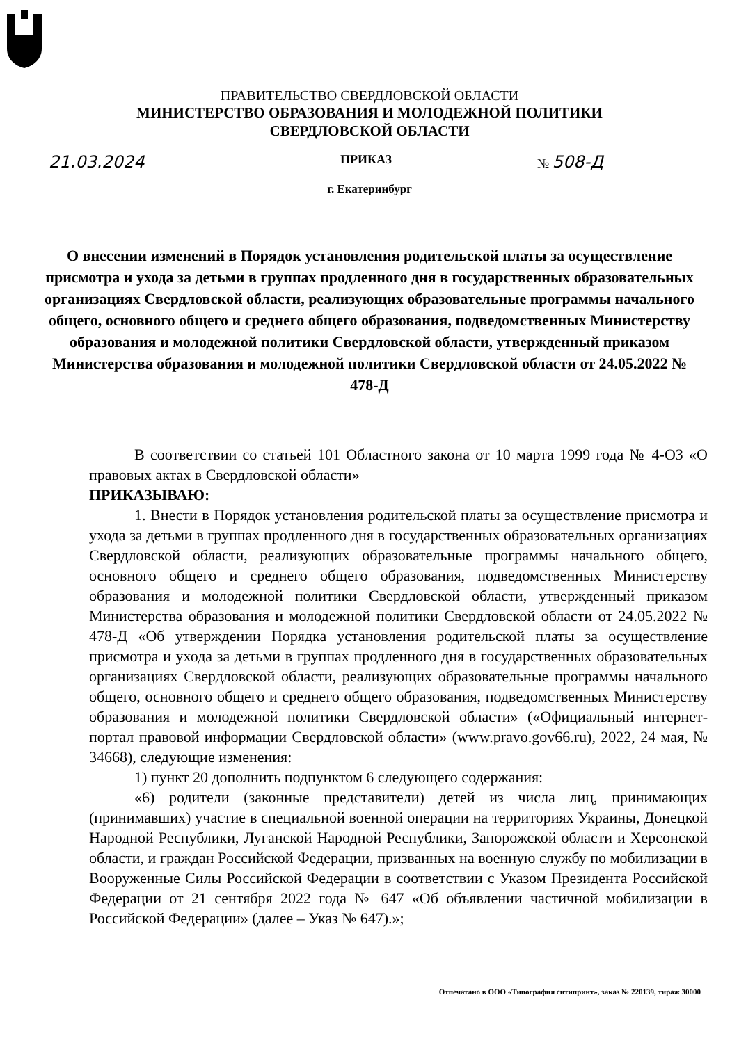ПРАВИТЕЛЬСТВО СВЕРДЛОВСКОЙ ОБЛАСТИ
МИНИСТЕРСТВО ОБРАЗОВАНИЯ И МОЛОДЕЖНОЙ ПОЛИТИКИ
СВЕРДЛОВСКОЙ ОБЛАСТИ
21.03.2024 ПРИКАЗ № 508-Д
г. Екатеринбург
О внесении изменений в Порядок установления родительской платы за осуществление присмотра и ухода за детьми в группах продленного дня в государственных образовательных организациях Свердловской области, реализующих образовательные программы начального общего, основного общего и среднего общего образования, подведомственных Министерству образования и молодежной политики Свердловской области, утвержденный приказом Министерства образования и молодежной политики Свердловской области от 24.05.2022 № 478-Д
В соответствии со статьей 101 Областного закона от 10 марта 1999 года № 4-ОЗ «О правовых актах в Свердловской области»
ПРИКАЗЫВАЮ:
1. Внести в Порядок установления родительской платы за осуществление присмотра и ухода за детьми в группах продленного дня в государственных образовательных организациях Свердловской области, реализующих образовательные программы начального общего, основного общего и среднего общего образования, подведомственных Министерству образования и молодежной политики Свердловской области, утвержденный приказом Министерства образования и молодежной политики Свердловской области от 24.05.2022 № 478-Д «Об утверждении Порядка установления родительской платы за осуществление присмотра и ухода за детьми в группах продленного дня в государственных образовательных организациях Свердловской области, реализующих образовательные программы начального общего, основного общего и среднего общего образования, подведомственных Министерству образования и молодежной политики Свердловской области» («Официальный интернет-портал правовой информации Свердловской области» (www.pravo.gov66.ru), 2022, 24 мая, № 34668), следующие изменения:
1) пункт 20 дополнить подпунктом 6 следующего содержания:
«6) родители (законные представители) детей из числа лиц, принимающих (принимавших) участие в специальной военной операции на территориях Украины, Донецкой Народной Республики, Луганской Народной Республики, Запорожской области и Херсонской области, и граждан Российской Федерации, призванных на военную службу по мобилизации в Вооруженные Силы Российской Федерации в соответствии с Указом Президента Российской Федерации от 21 сентября 2022 года № 647 «Об объявлении частичной мобилизации в Российской Федерации» (далее – Указ № 647).»;
Отпечатано в ООО «Типография ситипринт», заказ № 220139, тираж 30000